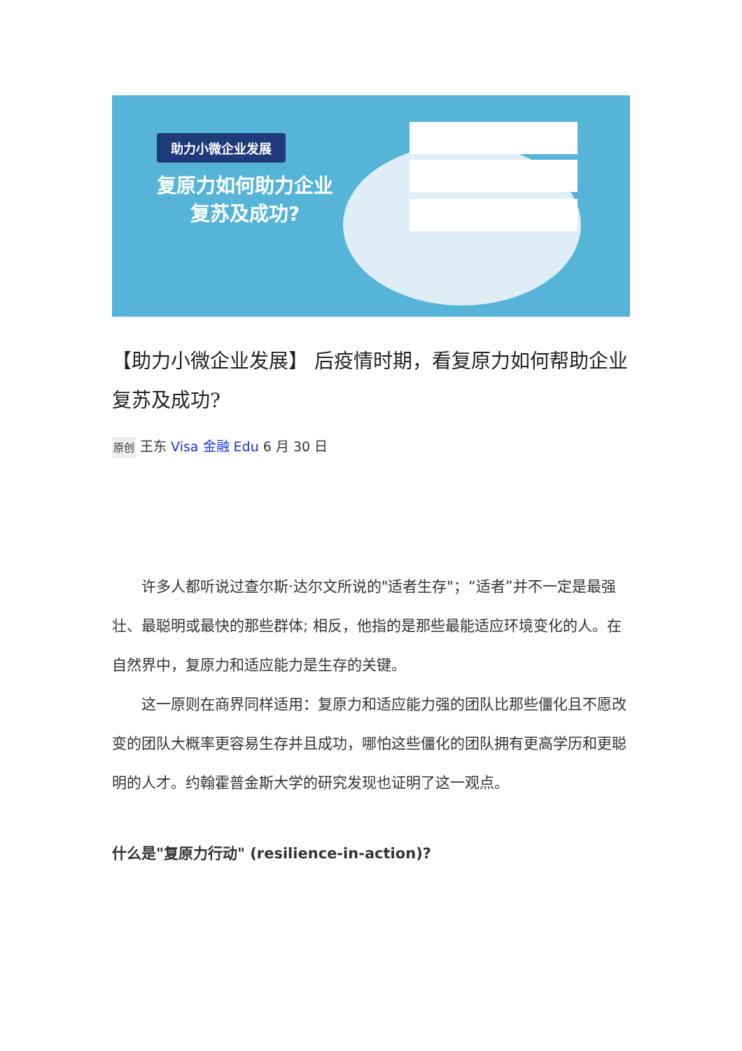助力小微企业发展
复原力如何助力企业
复苏及成功?
【助力小微企业发展】 后疫情时期，看复原力如何帮助企业复苏及成功?
原创 王东 Visa 金融 Edu 6 月 30 日
许多人都听说过查尔斯·达尔文所说的"适者生存"；“适者”并不一定是最强壮、最聪明或最快的那些群体; 相反，他指的是那些最能适应环境变化的人。在自然界中，复原力和适应能力是生存的关键。
这一原则在商界同样适用：复原力和适应能力强的团队比那些僵化且不愿改变的团队大概率更容易生存并且成功，哪怕这些僵化的团队拥有更高学历和更聪明的人才。约翰霍普金斯大学的研究发现也证明了这一观点。
什么是"复原力行动" (resilience-in-action)?